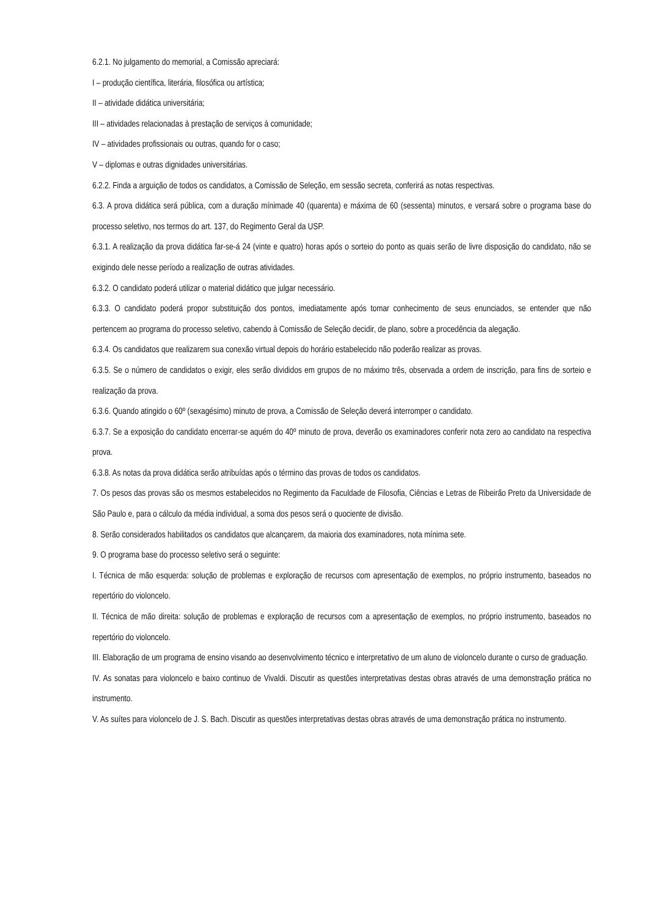6.2.1. No julgamento do memorial, a Comissão apreciará:
I – produção científica, literária, filosófica ou artística;
II – atividade didática universitária;
III – atividades relacionadas à prestação de serviços à comunidade;
IV – atividades profissionais ou outras, quando for o caso;
V – diplomas e outras dignidades universitárias.
6.2.2. Finda a arguição de todos os candidatos, a Comissão de Seleção, em sessão secreta, conferirá as notas respectivas.
6.3. A prova didática será pública, com a duração mínimade 40 (quarenta) e máxima de 60 (sessenta) minutos, e versará sobre o programa base do processo seletivo, nos termos do art. 137, do Regimento Geral da USP.
6.3.1. A realização da prova didática far-se-á 24 (vinte e quatro) horas após o sorteio do ponto as quais serão de livre disposição do candidato, não se exigindo dele nesse período a realização de outras atividades.
6.3.2. O candidato poderá utilizar o material didático que julgar necessário.
6.3.3. O candidato poderá propor substituição dos pontos, imediatamente após tomar conhecimento de seus enunciados, se entender que não pertencem ao programa do processo seletivo, cabendo à Comissão de Seleção decidir, de plano, sobre a procedência da alegação.
6.3.4. Os candidatos que realizarem sua conexão virtual depois do horário estabelecido não poderão realizar as provas.
6.3.5. Se o número de candidatos o exigir, eles serão divididos em grupos de no máximo três, observada a ordem de inscrição, para fins de sorteio e realização da prova.
6.3.6. Quando atingido o 60º (sexagésimo) minuto de prova, a Comissão de Seleção deverá interromper o candidato.
6.3.7. Se a exposição do candidato encerrar-se aquém do 40º minuto de prova, deverão os examinadores conferir nota zero ao candidato na respectiva prova.
6.3.8. As notas da prova didática serão atribuídas após o término das provas de todos os candidatos.
7. Os pesos das provas são os mesmos estabelecidos no Regimento da Faculdade de Filosofia, Ciências e Letras de Ribeirão Preto da Universidade de São Paulo e, para o cálculo da média individual, a soma dos pesos será o quociente de divisão.
8. Serão considerados habilitados os candidatos que alcançarem, da maioria dos examinadores, nota mínima sete.
9. O programa base do processo seletivo será o seguinte:
I. Técnica de mão esquerda: solução de problemas e exploração de recursos com apresentação de exemplos, no próprio instrumento, baseados no repertório do violoncelo.
II. Técnica de mão direita: solução de problemas e exploração de recursos com a apresentação de exemplos, no próprio instrumento, baseados no repertório do violoncelo.
III. Elaboração de um programa de ensino visando ao desenvolvimento técnico e interpretativo de um aluno de violoncelo durante o curso de graduação.
IV. As sonatas para violoncelo e baixo continuo de Vivaldi. Discutir as questões interpretativas destas obras através de uma demonstração prática no instrumento.
V. As suítes para violoncelo de J. S. Bach. Discutir as questões interpretativas destas obras através de uma demonstração prática no instrumento.